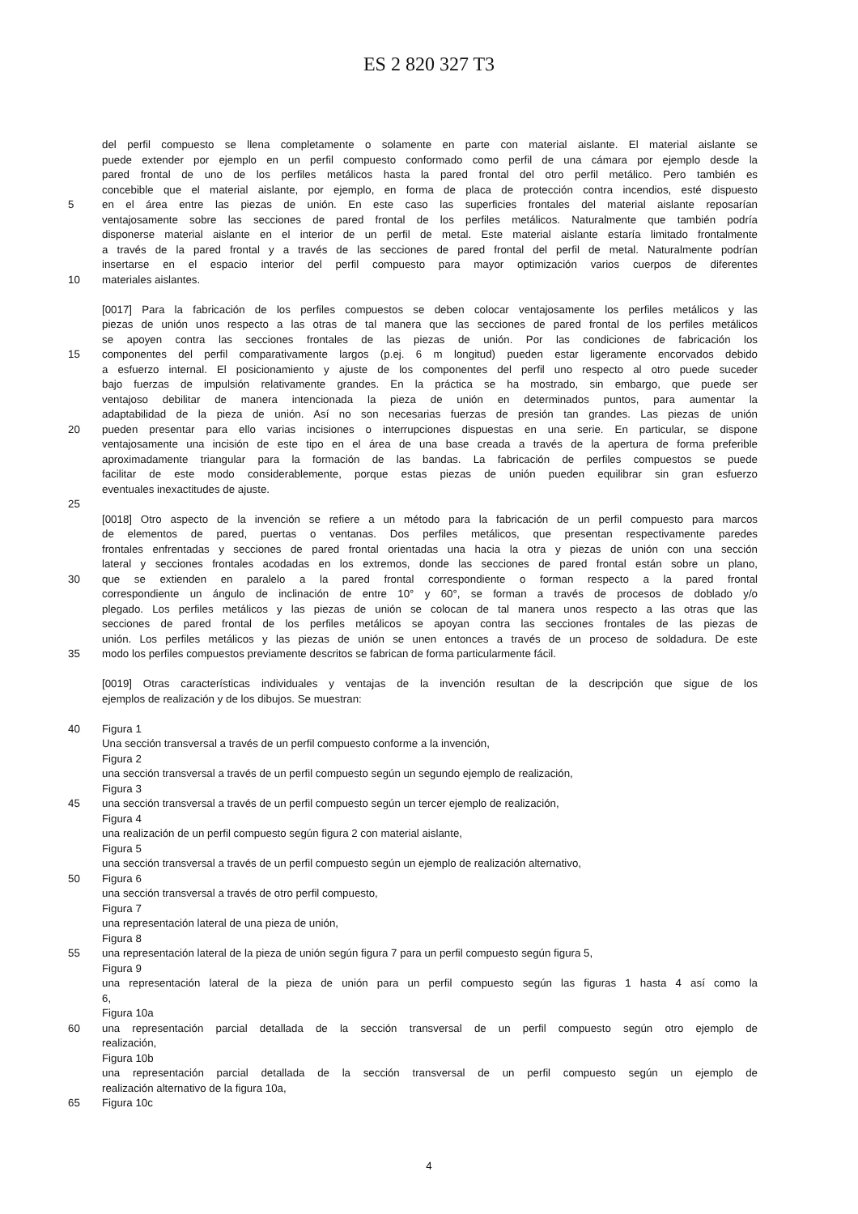ES 2 820 327 T3
del perfil compuesto se llena completamente o solamente en parte con material aislante. El material aislante se
puede extender por ejemplo en un perfil compuesto conformado como perfil de una cámara por ejemplo desde la
pared frontal de uno de los perfiles metálicos hasta la pared frontal del otro perfil metálico. Pero también es
concebible que el material aislante, por ejemplo, en forma de placa de protección contra incendios, esté dispuesto
5 en el área entre las piezas de unión. En este caso las superficies frontales del material aislante reposarían
ventajosamente sobre las secciones de pared frontal de los perfiles metálicos. Naturalmente que también podría
disponerse material aislante en el interior de un perfil de metal. Este material aislante estaría limitado frontalmente
a través de la pared frontal y a través de las secciones de pared frontal del perfil de metal. Naturalmente podrían
insertarse en el espacio interior del perfil compuesto para mayor optimización varios cuerpos de diferentes
10 materiales aislantes.
[0017] Para la fabricación de los perfiles compuestos se deben colocar ventajosamente los perfiles metálicos y las
piezas de unión unos respecto a las otras de tal manera que las secciones de pared frontal de los perfiles metálicos
se apoyen contra las secciones frontales de las piezas de unión. Por las condiciones de fabricación los
15 componentes del perfil comparativamente largos (p.ej. 6 m longitud) pueden estar ligeramente encorvados debido
a esfuerzo internal. El posicionamiento y ajuste de los componentes del perfil uno respecto al otro puede suceder
bajo fuerzas de impulsión relativamente grandes. En la práctica se ha mostrado, sin embargo, que puede ser
ventajoso debilitar de manera intencionada la pieza de unión en determinados puntos, para aumentar la
adaptabilidad de la pieza de unión. Así no son necesarias fuerzas de presión tan grandes. Las piezas de unión
20 pueden presentar para ello varias incisiones o interrupciones dispuestas en una serie. En particular, se dispone
ventajosamente una incisión de este tipo en el área de una base creada a través de la apertura de forma preferible
aproximadamente triangular para la formación de las bandas. La fabricación de perfiles compuestos se puede
facilitar de este modo considerablemente, porque estas piezas de unión pueden equilibrar sin gran esfuerzo
eventuales inexactitudes de ajuste.
25
[0018] Otro aspecto de la invención se refiere a un método para la fabricación de un perfil compuesto para marcos
de elementos de pared, puertas o ventanas. Dos perfiles metálicos, que presentan respectivamente paredes
frontales enfrentadas y secciones de pared frontal orientadas una hacia la otra y piezas de unión con una sección
lateral y secciones frontales acodadas en los extremos, donde las secciones de pared frontal están sobre un plano,
30 que se extienden en paralelo a la pared frontal correspondiente o forman respecto a la pared frontal
correspondiente un ángulo de inclinación de entre 10° y 60°, se forman a través de procesos de doblado y/o
plegado. Los perfiles metálicos y las piezas de unión se colocan de tal manera unos respecto a las otras que las
secciones de pared frontal de los perfiles metálicos se apoyan contra las secciones frontales de las piezas de
unión. Los perfiles metálicos y las piezas de unión se unen entonces a través de un proceso de soldadura. De este
35 modo los perfiles compuestos previamente descritos se fabrican de forma particularmente fácil.
[0019] Otras características individuales y ventajas de la invención resultan de la descripción que sigue de los
ejemplos de realización y de los dibujos. Se muestran:
40 Figura 1
Una sección transversal a través de un perfil compuesto conforme a la invención,
Figura 2
una sección transversal a través de un perfil compuesto según un segundo ejemplo de realización,
Figura 3
45 una sección transversal a través de un perfil compuesto según un tercer ejemplo de realización,
Figura 4
una realización de un perfil compuesto según figura 2 con material aislante,
Figura 5
una sección transversal a través de un perfil compuesto según un ejemplo de realización alternativo,
50 Figura 6
una sección transversal a través de otro perfil compuesto,
Figura 7
una representación lateral de una pieza de unión,
Figura 8
55 una representación lateral de la pieza de unión según figura 7 para un perfil compuesto según figura 5,
Figura 9
una representación lateral de la pieza de unión para un perfil compuesto según las figuras 1 hasta 4 así como la
6,
Figura 10a
60 una representación parcial detallada de la sección transversal de un perfil compuesto según otro ejemplo de
realización,
Figura 10b
una representación parcial detallada de la sección transversal de un perfil compuesto según un ejemplo de
realización alternativo de la figura 10a,
65 Figura 10c
4